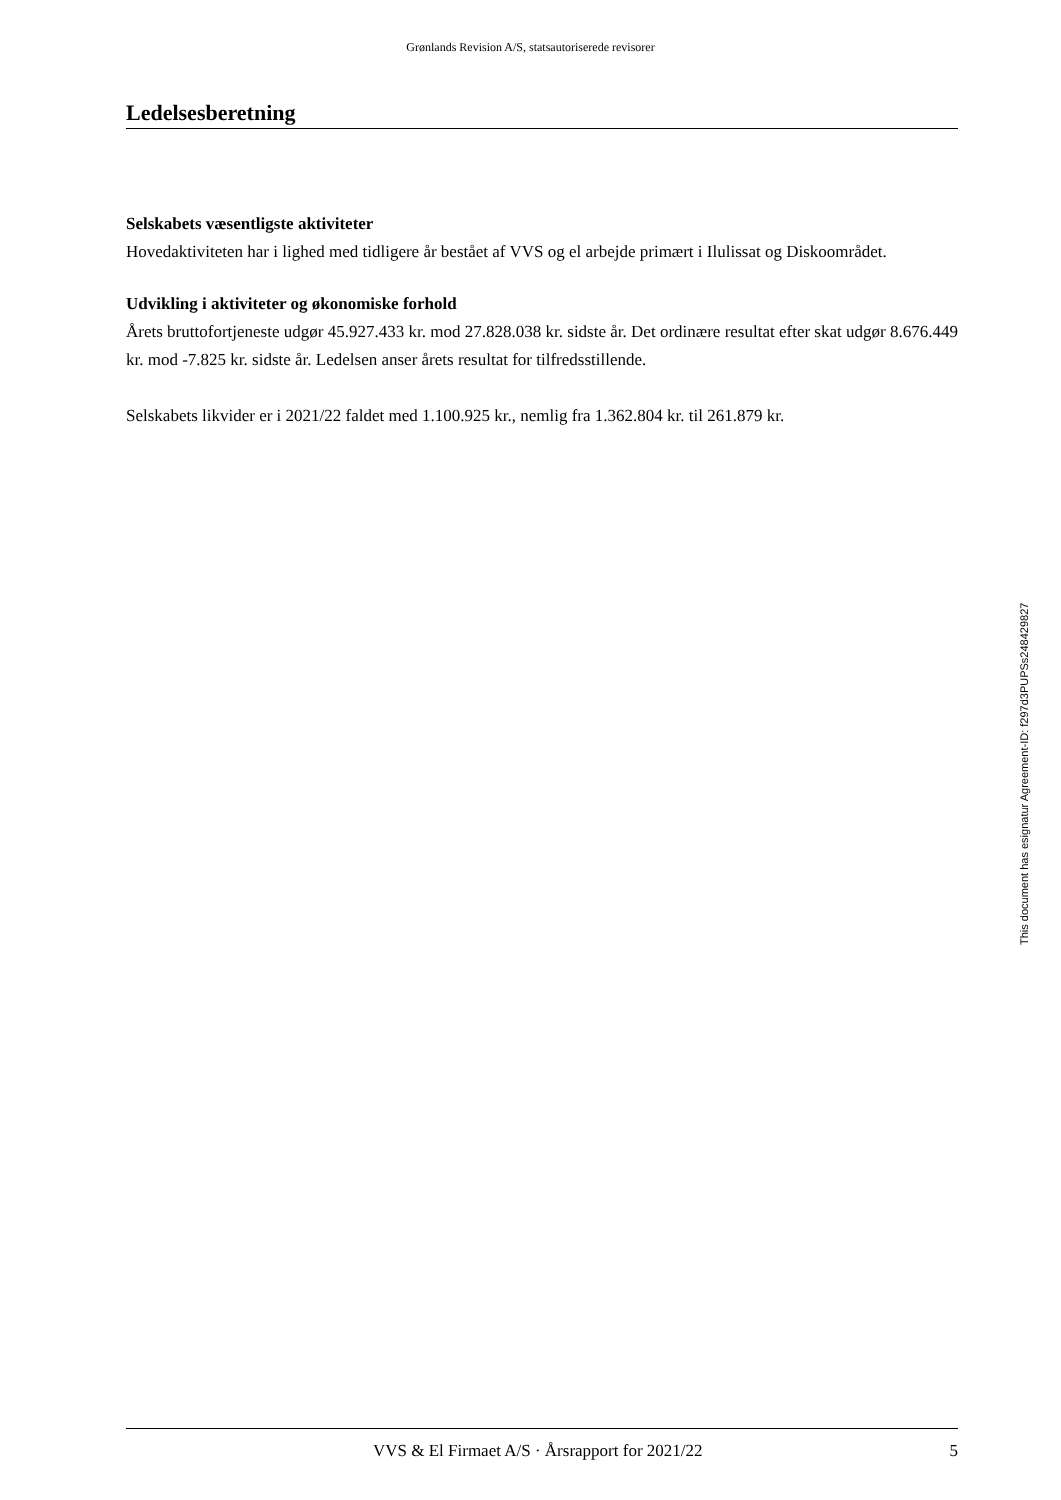Grønlands Revision A/S, statsautoriserede revisorer
Ledelsesberetning
Selskabets væsentligste aktiviteter
Hovedaktiviteten har i lighed med tidligere år bestået af VVS og el arbejde primært i Ilulissat og Diskoområdet.
Udvikling i aktiviteter og økonomiske forhold
Årets bruttofortjeneste udgør 45.927.433 kr. mod 27.828.038 kr. sidste år. Det ordinære resultat efter skat udgør 8.676.449 kr. mod -7.825 kr. sidste år. Ledelsen anser årets resultat for tilfredsstillende.
Selskabets likvider er i 2021/22 faldet med 1.100.925 kr., nemlig fra 1.362.804 kr. til 261.879 kr.
This document has esignatur Agreement-ID: f297d3PUPSs248429827
VVS & El Firmaet A/S · Årsrapport for 2021/22 5